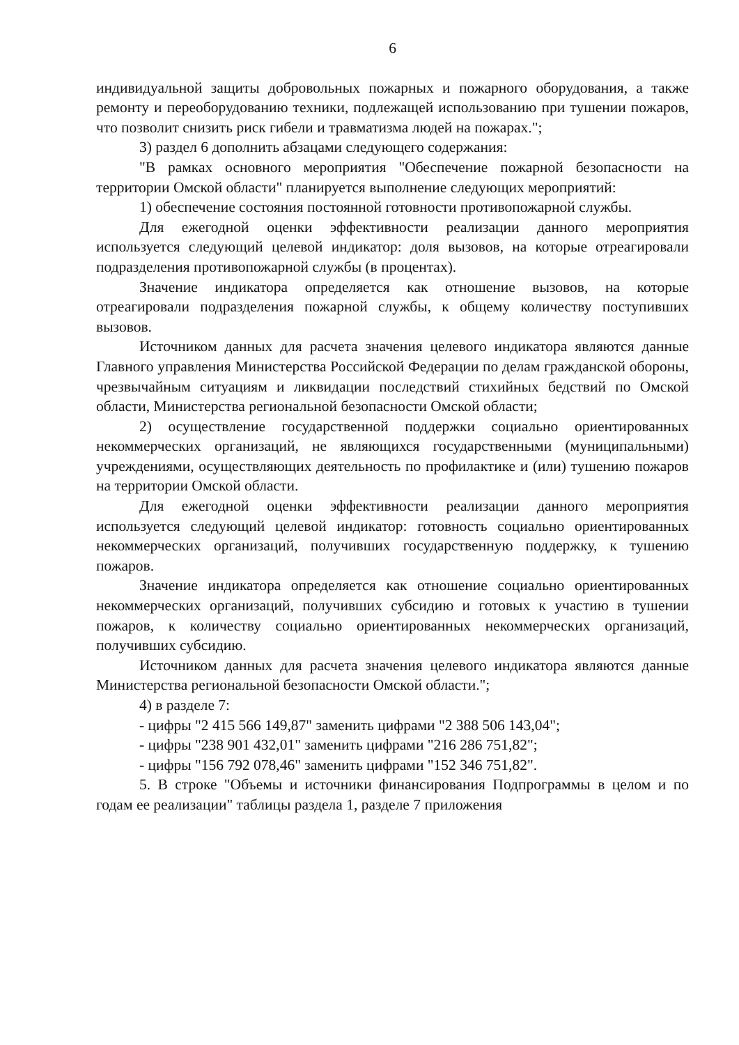6
индивидуальной защиты добровольных пожарных и пожарного оборудования, а также ремонту и переоборудованию техники, подлежащей использованию при тушении пожаров, что позволит снизить риск гибели и травматизма людей на пожарах.";
3) раздел 6 дополнить абзацами следующего содержания:
"В рамках основного мероприятия "Обеспечение пожарной безопасности на территории Омской области" планируется выполнение следующих мероприятий:
1) обеспечение состояния постоянной готовности противопожарной службы.
Для ежегодной оценки эффективности реализации данного мероприятия используется следующий целевой индикатор: доля вызовов, на которые отреагировали подразделения противопожарной службы (в процентах).
Значение индикатора определяется как отношение вызовов, на которые отреагировали подразделения пожарной службы, к общему количеству поступивших вызовов.
Источником данных для расчета значения целевого индикатора являются данные Главного управления Министерства Российской Федерации по делам гражданской обороны, чрезвычайным ситуациям и ликвидации последствий стихийных бедствий по Омской области, Министерства региональной безопасности Омской области;
2) осуществление государственной поддержки социально ориентированных некоммерческих организаций, не являющихся государственными (муниципальными) учреждениями, осуществляющих деятельность по профилактике и (или) тушению пожаров на территории Омской области.
Для ежегодной оценки эффективности реализации данного мероприятия используется следующий целевой индикатор: готовность социально ориентированных некоммерческих организаций, получивших государственную поддержку, к тушению пожаров.
Значение индикатора определяется как отношение социально ориентированных некоммерческих организаций, получивших субсидию и готовых к участию в тушении пожаров, к количеству социально ориентированных некоммерческих организаций, получивших субсидию.
Источником данных для расчета значения целевого индикатора являются данные Министерства региональной безопасности Омской области.";
4) в разделе 7:
- цифры "2 415 566 149,87" заменить цифрами "2 388 506 143,04";
- цифры "238 901 432,01" заменить цифрами "216 286 751,82";
- цифры "156 792 078,46" заменить цифрами "152 346 751,82".
5. В строке "Объемы и источники финансирования Подпрограммы в целом и по годам ее реализации" таблицы раздела 1, разделе 7 приложения